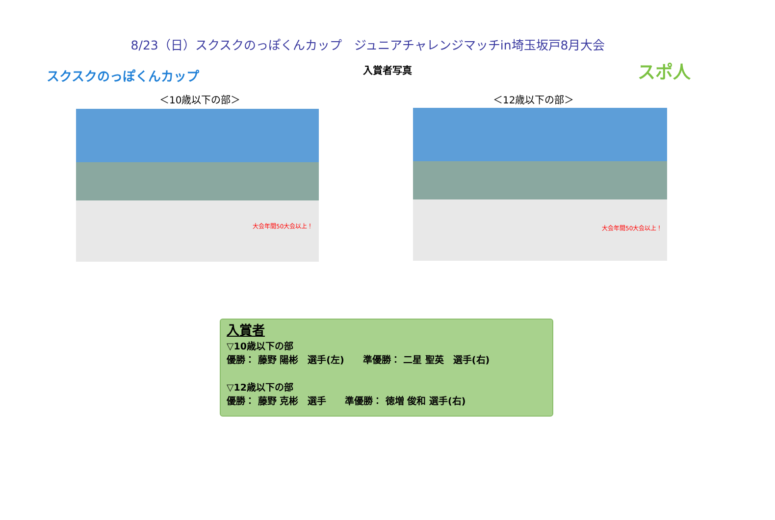8/23（日）スクスクのっぽくんカップ　ジュニアチャレンジマッチin埼玉坂戸8月大会
入賞者写真 スクスクのっぽくんカップ スポ人
＜10歳以下の部＞ ＜12歳以下の部＞
大会年間50大会以上！ 大会年間50大会以上！
入賞者
▽10歳以下の部
優勝： 藤野 陽彬　選手(左)　　準優勝： 二星 聖英　選手(右)
▽12歳以下の部
優勝： 藤野 克彬　選手　　準優勝： 徳増 俊和 選手(右)